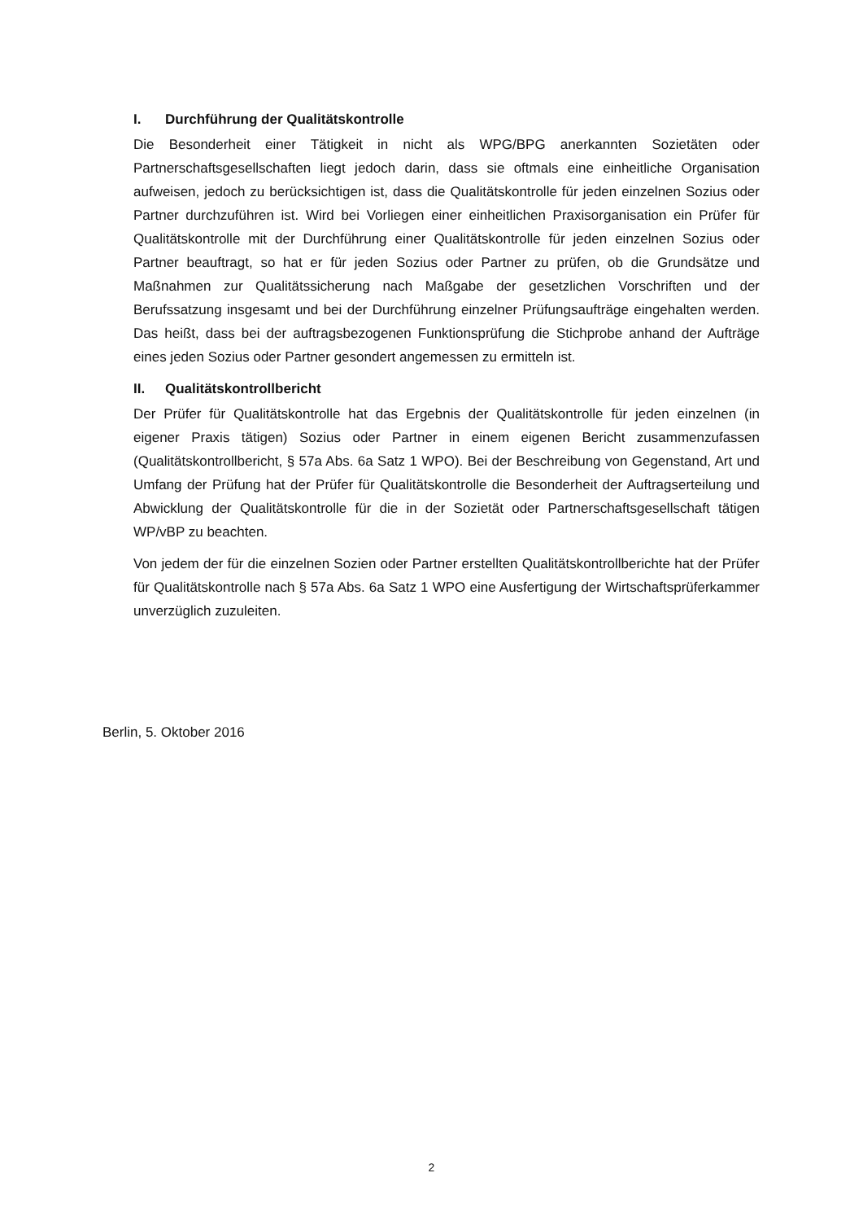I. Durchführung der Qualitätskontrolle
Die Besonderheit einer Tätigkeit in nicht als WPG/BPG anerkannten Sozietäten oder Partnerschaftsgesellschaften liegt jedoch darin, dass sie oftmals eine einheitliche Organisation aufweisen, jedoch zu berücksichtigen ist, dass die Qualitätskontrolle für jeden einzelnen Sozius oder Partner durchzuführen ist. Wird bei Vorliegen einer einheitlichen Praxisorganisation ein Prüfer für Qualitätskontrolle mit der Durchführung einer Qualitätskontrolle für jeden einzelnen Sozius oder Partner beauftragt, so hat er für jeden Sozius oder Partner zu prüfen, ob die Grundsätze und Maßnahmen zur Qualitätssicherung nach Maßgabe der gesetzlichen Vorschriften und der Berufssatzung insgesamt und bei der Durchführung einzelner Prüfungsaufträge eingehalten werden. Das heißt, dass bei der auftragsbezogenen Funktionsprüfung die Stichprobe anhand der Aufträge eines jeden Sozius oder Partner gesondert angemessen zu ermitteln ist.
II. Qualitätskontrollbericht
Der Prüfer für Qualitätskontrolle hat das Ergebnis der Qualitätskontrolle für jeden einzelnen (in eigener Praxis tätigen) Sozius oder Partner in einem eigenen Bericht zusammenzufassen (Qualitätskontrollbericht, § 57a Abs. 6a Satz 1 WPO). Bei der Beschreibung von Gegenstand, Art und Umfang der Prüfung hat der Prüfer für Qualitätskontrolle die Besonderheit der Auftragserteilung und Abwicklung der Qualitätskontrolle für die in der Sozietät oder Partnerschaftsgesellschaft tätigen WP/vBP zu beachten.
Von jedem der für die einzelnen Sozien oder Partner erstellten Qualitätskontrollberichte hat der Prüfer für Qualitätskontrolle nach § 57a Abs. 6a Satz 1 WPO eine Ausfertigung der Wirtschaftsprüferkammer unverzüglich zuzuleiten.
Berlin, 5. Oktober 2016
2